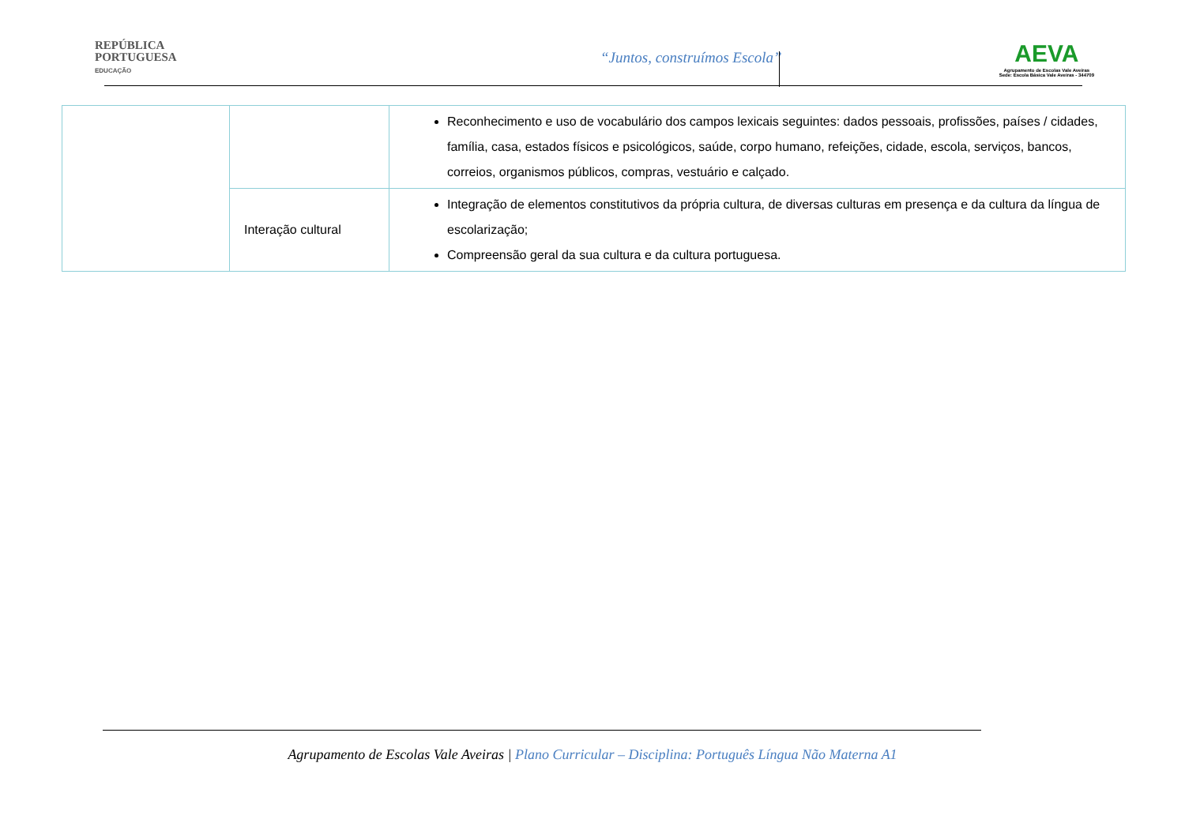REPÚBLICA
PORTUGUESA
EDUCAÇÃO
“Juntos, construímos Escola”
AEVA
Agrupamento de Escolas Vale Aveiras
Sede: Escola Básica Vale Aveiras - 344709
| | | Reconhecimento e uso de vocabulário dos campos lexicais seguintes: dados pessoais, profissões, países / cidades, família, casa, estados físicos e psicológicos, saúde, corpo humano, refeições, cidade, escola, serviços, bancos, correios, organismos públicos, compras, vestuário e calçado. |
| | Interação cultural | Integração de elementos constitutivos da própria cultura, de diversas culturas em presença e da cultura da língua de escolarização; Compreensão geral da sua cultura e da cultura portuguesa. |
Agrupamento de Escolas Vale Aveiras | Plano Curricular – Disciplina: Português Língua Não Materna A1